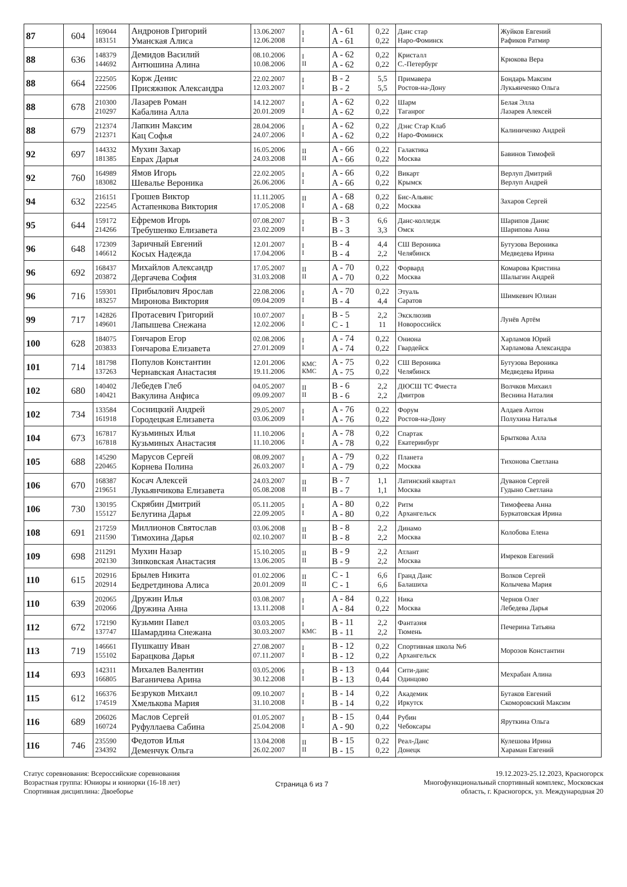| 87 | 604 | 169044 183151 | Андронов Григорий Уманская Алиса | 13.06.2007 12.06.2008 | I I | A - 61 A - 61 | 0,22 0,22 | Данс стар Наро-Фоминск | Жуйков Евгений Рафиков Ратмир |
| 88 | 636 | 148379 144692 | Демидов Василий Антюшина Алина | 08.10.2006 10.08.2006 | I II | A - 62 A - 62 | 0,22 0,22 | Кристалл С.-Петербург | Крюкова Вера |
| 88 | 664 | 222505 222506 | Корж Денис Присяжнюк Александра | 22.02.2007 12.03.2007 | I I | B - 2 B - 2 | 5,5 5,5 | Примавера Ростов-на-Дону | Бондарь Максим Лукьянченко Ольга |
| 88 | 678 | 210300 210297 | Лазарев Роман Кабалина Алла | 14.12.2007 20.01.2009 | I I | A - 62 A - 62 | 0,22 0,22 | Шарм Таганрог | Белая Элла Лазарев Алексей |
| 88 | 679 | 212374 212371 | Лапкин Максим Кац Софья | 28.04.2006 24.07.2006 | I I | A - 62 A - 62 | 0,22 0,22 | Дэнс Стар Клаб Наро-Фоминск | Калиниченко Андрей |
| 92 | 697 | 144332 181385 | Мухин Захар Еврах Дарья | 16.05.2006 24.03.2008 | II II | A - 66 A - 66 | 0,22 0,22 | Галактика Москва | Бавинов Тимофей |
| 92 | 760 | 164989 183082 | Ямов Игорь Шевалье Вероника | 22.02.2005 26.06.2006 | I I | A - 66 A - 66 | 0,22 0,22 | Викарт Крымск | Верлуп Дмитрий Верлуп Андрей |
| 94 | 632 | 216151 222545 | Грошев Виктор Астапенкова Виктория | 11.11.2005 17.05.2008 | II I | A - 68 A - 68 | 0,22 0,22 | Бис-Альянс Москва | Захаров Сергей |
| 95 | 644 | 159172 214266 | Ефремов Игорь Требушенко Елизавета | 07.08.2007 23.02.2009 | I I | B - 3 B - 3 | 6,6 3,3 | Данс-колледж Омск | Шарипов Данис Шарипова Анна |
| 96 | 648 | 172309 146612 | Заричный Евгений Косых Надежда | 12.01.2007 17.04.2006 | I I | B - 4 B - 4 | 4,4 2,2 | СШ Вероника Челябинск | Бутузова Вероника Медведева Ирина |
| 96 | 692 | 168437 203872 | Михайлов Александр Дергачева София | 17.05.2007 31.03.2008 | II II | A - 70 A - 70 | 0,22 0,22 | Форвард Москва | Комарова Кристина Шалыгин Андрей |
| 96 | 716 | 159301 183257 | Прибылович Ярослав Миронова Виктория | 22.08.2006 09.04.2009 | I I | A - 70 B - 4 | 0,22 4,4 | Этуаль Саратов | Шимкевич Юлиан |
| 99 | 717 | 142826 149601 | Протасевич Григорий Лапышева Снежана | 10.07.2007 12.02.2006 | I I | B - 5 C - 1 | 2,2 11 | Эксклюзив Новороссийск | Лунёв Артём |
| 100 | 628 | 184075 203833 | Гончаров Егор Гончарова Елизавета | 02.08.2006 27.01.2009 | I I | A - 74 A - 74 | 0,22 0,22 | Ониона Гвардейск | Харламов Юрий Харламова Александра |
| 101 | 714 | 181798 137263 | Популов Константин Чернавская Анастасия | 12.01.2006 19.11.2006 | КМС КМС | A - 75 A - 75 | 0,22 0,22 | СШ Вероника Челябинск | Бутузова Вероника Медведева Ирина |
| 102 | 680 | 140402 140421 | Лебедев Глеб Вакулина Анфиса | 04.05.2007 09.09.2007 | II II | B - 6 B - 6 | 2,2 2,2 | ДЮСШ ТС Фиеста Дмитров | Волчков Михаил Веснина Наталия |
| 102 | 734 | 133584 161918 | Сосницкий Андрей Городецкая Елизавета | 29.05.2007 03.06.2009 | I I | A - 76 A - 76 | 0,22 0,22 | Форум Ростов-на-Дону | Алдаев Антон Полухина Наталья |
| 104 | 673 | 167817 167818 | Кузьминых Илья Кузьминых Анастасия | 11.10.2006 11.10.2006 | I I | A - 78 A - 78 | 0,22 0,22 | Спартак Екатеринбург | Брыткова Алла |
| 105 | 688 | 145290 220465 | Марусов Сергей Корнева Полина | 08.09.2007 26.03.2007 | I I | A - 79 A - 79 | 0,22 0,22 | Планета Москва | Тихонова Светлана |
| 106 | 670 | 168387 219651 | Косач Алексей Лукьянчикова Елизавета | 24.03.2007 05.08.2008 | II II | B - 7 B - 7 | 1,1 1,1 | Латинский квартал Москва | Дуванов Сергей Гудыно Светлана |
| 106 | 730 | 130195 155127 | Скрябин Дмитрий Белугина Дарья | 05.11.2005 22.09.2005 | I I | A - 80 A - 80 | 0,22 0,22 | Ритм Архангельск | Тимофеева Анна Буркатовская Ирина |
| 108 | 691 | 217259 211590 | Миллионов Святослав Тимохина Дарья | 03.06.2008 02.10.2007 | II II | B - 8 B - 8 | 2,2 2,2 | Динамо Москва | Колобова Елена |
| 109 | 698 | 211291 202130 | Мухин Назар Зинковская Анастасия | 15.10.2005 13.06.2005 | II II | B - 9 B - 9 | 2,2 2,2 | Атлант Москва | Имреков Евгений |
| 110 | 615 | 202916 202914 | Брылев Никита Бедретдинова Алиса | 01.02.2006 20.01.2009 | II II | C - 1 C - 1 | 6,6 6,6 | Гранд Данс Балашиха | Волков Сергей Колычева Мария |
| 110 | 639 | 202065 202066 | Дружин Илья Дружина Анна | 03.08.2007 13.11.2008 | I I | A - 84 A - 84 | 0,22 0,22 | Ника Москва | Чернов Олег Лебедева Дарья |
| 112 | 672 | 172190 137747 | Кузьмин Павел Шамардина Снежана | 03.03.2005 30.03.2007 | I КМС | B - 11 B - 11 | 2,2 2,2 | Фантазия Тюмень | Печерина Татьяна |
| 113 | 719 | 146661 155102 | Пушкашу Иван Барацкова Дарья | 27.08.2007 07.11.2007 | I I | B - 12 B - 12 | 0,22 0,22 | Спортивная школа №6 Архангельск | Морозов Константин |
| 114 | 693 | 142311 166805 | Михалев Валентин Ваганичева Арина | 03.05.2006 30.12.2008 | I I | B - 13 B - 13 | 0,44 0,44 | Сити-данс Одинцово | Мехрабан Алина |
| 115 | 612 | 166376 174519 | Безруков Михаил Хмелькова Мария | 09.10.2007 31.10.2008 | I I | B - 14 B - 14 | 0,22 0,22 | Академик Иркутск | Бутаков Евгений Скоморовский Максим |
| 116 | 689 | 206026 160724 | Маслов Сергей Руфуллаева Сабина | 01.05.2007 25.04.2008 | I I | B - 15 A - 90 | 0,44 0,22 | Рубин Чебоксары | Яруткина Ольга |
| 116 | 746 | 235590 234392 | Федотов Илья Деменчук Ольга | 13.04.2008 26.02.2007 | II II | B - 15 B - 15 | 0,22 0,22 | Реал-Данс Донецк | Кулешова Ирина Хараман Евгений |
Статус соревнования: Всероссийские соревнования
Возрастная группа: Юниоры и юниорки (16-18 лет)
Спортивная дисциплина: Двоеборье
Страница 6 из 7
19.12.2023-25.12.2023, Красногорск
Многофункциональный спортивный комплекс, Московская
область, г. Красногорск, ул. Международная 20